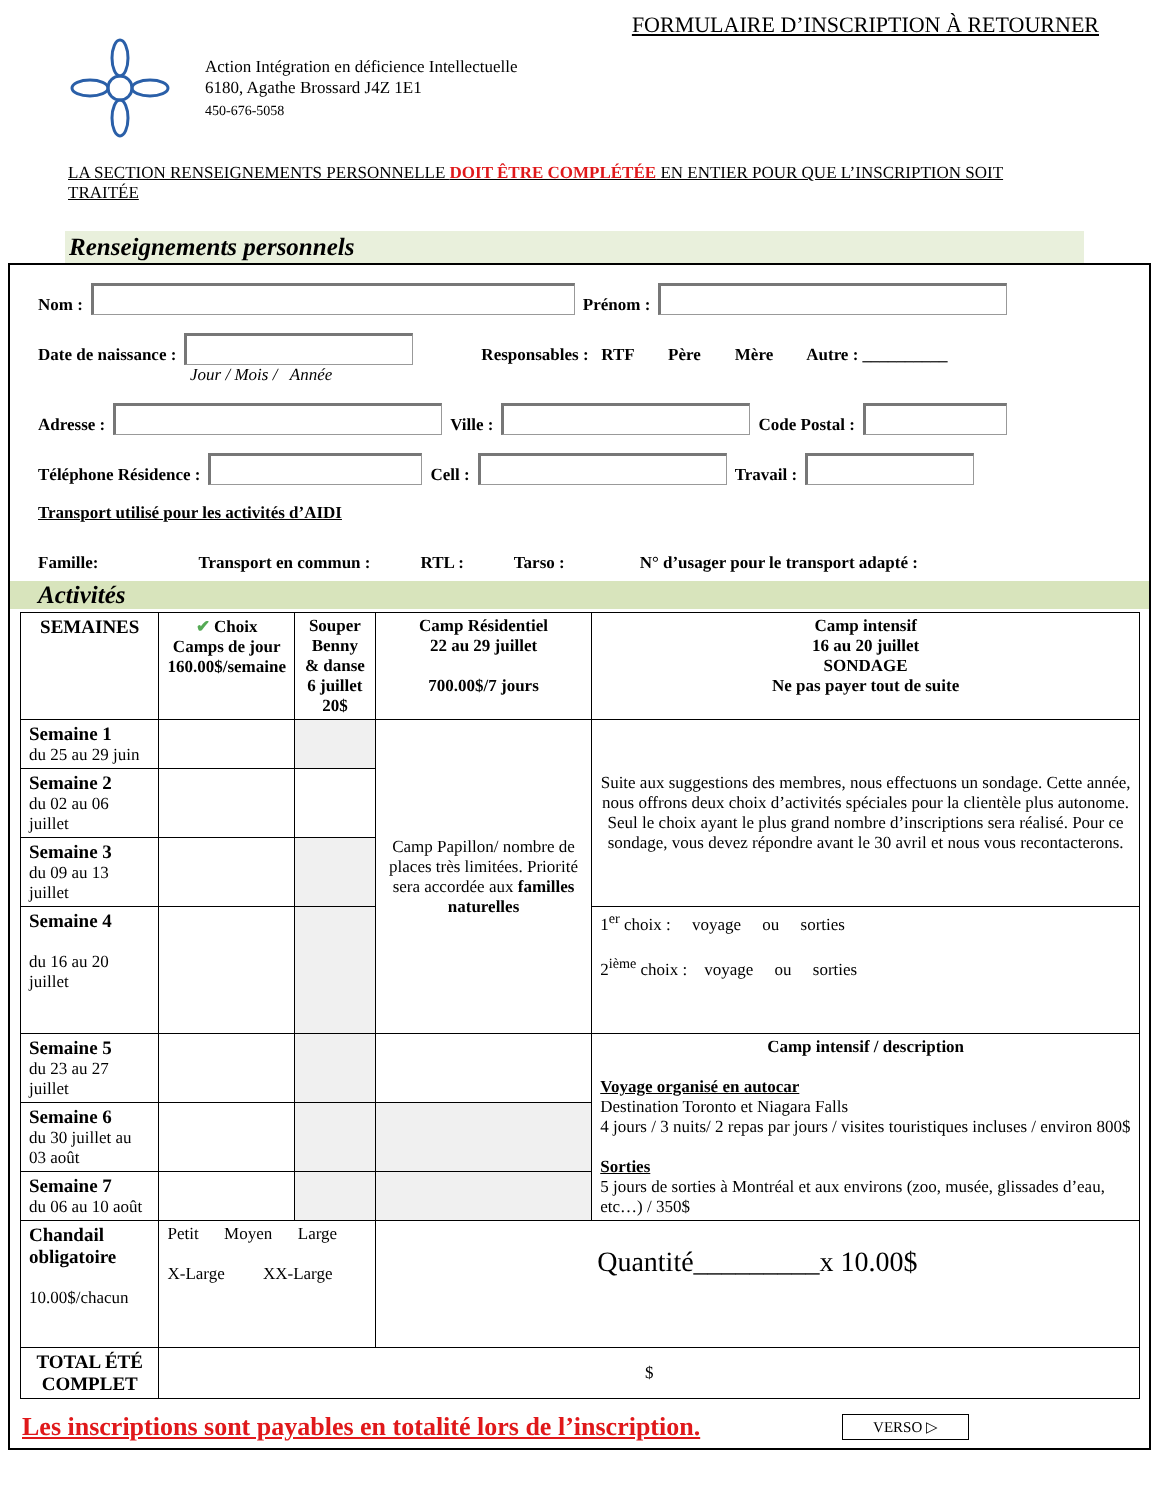FORMULAIRE D’INSCRIPTION À RETOURNER
Action Intégration en déficience Intellectuelle
6180, Agathe Brossard J4Z 1E1
450-676-5058
LA SECTION RENSEIGNEMENTS PERSONNELLE DOIT ÊTRE COMPLÉTÉE EN ENTIER POUR QUE L’INSCRIPTION SOIT TRAITÉE
Renseignements personnels
Nom :
Prénom :
Date de naissance :
Responsables : RTF Père Mère Autre : __________
Jour / Mois / Année
Adresse :
Ville :
Code Postal :
Téléphone Résidence :
Cell :
Travail :
Transport utilisé pour les activités d’AIDI
Famille: Transport en commun : RTL : Tarso : N° d’usager pour le transport adapté :
Activités
| SEMAINES | ✔ Choix Camps de jour 160.00$/semaine | Souper Benny & danse 6 juillet 20$ | Camp Résidentiel 22 au 29 juillet 700.00$/7 jours | Camp intensif 16 au 20 juillet SONDAGE Ne pas payer tout de suite |
| --- | --- | --- | --- | --- |
| Semaine 1 du 25 au 29 juin | | | Camp Papillon/ nombre de places très limitées. Priorité sera accordée aux familles naturelles | Suite aux suggestions des membres, nous effectuons un sondage. Cette année, nous offrons deux choix d’activités spéciales pour la clientèle plus autonome. Seul le choix ayant le plus grand nombre d’inscriptions sera réalisé. Pour ce sondage, vous devez répondre avant le 30 avril et nous vous recontacterons. |
| Semaine 2 du 02 au 06 juillet | | | | |
| Semaine 3 du 09 au 13 juillet | | | | |
| Semaine 4 du 16 au 20 juillet | | | | 1<sup>er</sup> choix : voyage ou sorties 2<sup>ième</sup> choix : voyage ou sorties |
| Semaine 5 du 23 au 27 juillet | | | | Camp intensif / description Voyage organisé en autocar Destination Toronto et Niagara Falls 4 jours / 3 nuits/ 2 repas par jours / visites touristiques incluses / environ 800$ Sorties 5 jours de sorties à Montréal et aux environs (zoo, musée, glissades d’eau, etc…) / 350$ |
| Semaine 6 du 30 juillet au 03 août | | | | |
| Semaine 7 du 06 au 10 août | | | | |
| Chandail obligatoire 10.00$/chacun | Petit Moyen Large X-Large XX-Large | | Quantité_________x 10.00$ | |
| TOTAL ÉTÉ COMPLET | $ | | | |
Les inscriptions sont payables en totalité lors de l’inscription. VERSO ▷